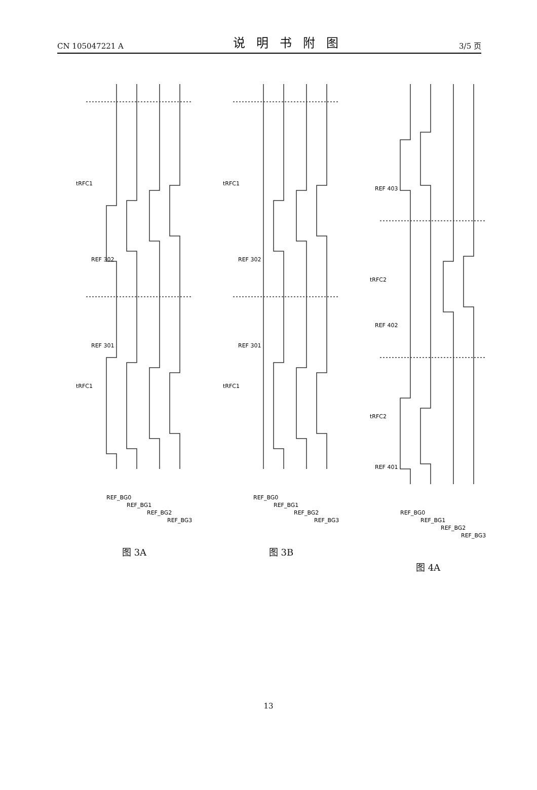CN 105047221 A 说明书附图 3/5 页
REF 301
REF 302
tRFC1
tRFC1
REF_BG0
REF_BG1
REF_BG2
REF_BG3
图 3A
REF 301
REF 302
tRFC1
tRFC1
REF_BG0
REF_BG1
REF_BG2
REF_BG3
图 3B
REF 401
REF 402
REF 403
tRFC2
tRFC2
REF_BG0
REF_BG1
REF_BG2
REF_BG3
图 4A
13